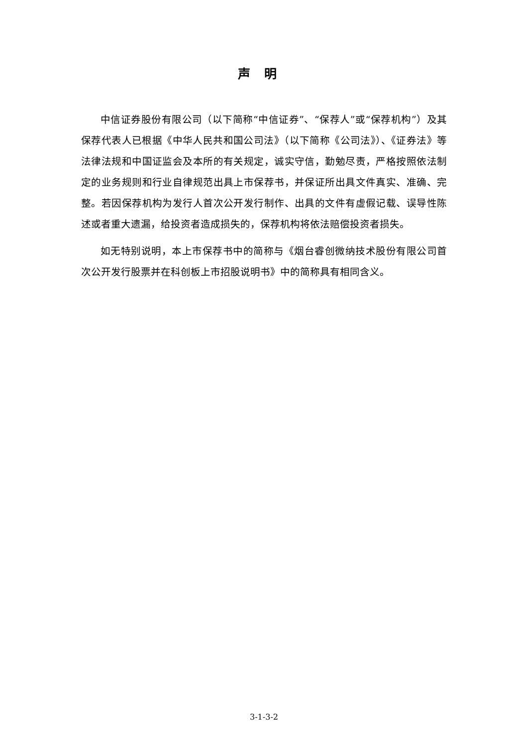声明
中信证券股份有限公司（以下简称“中信证券”、“保荐人”或“保荐机构”）及其保荐代表人已根据《中华人民共和国公司法》（以下简称《公司法》）、《证券法》等法律法规和中国证监会及本所的有关规定，诚实守信，勤勉尽责，严格按照依法制定的业务规则和行业自律规范出具上市保荐书，并保证所出具文件真实、准确、完整。若因保荐机构为发行人首次公开发行制作、出具的文件有虚假记载、误导性陈述或者重大遗漏，给投资者造成损失的，保荐机构将依法赔偿投资者损失。
如无特别说明，本上市保荐书中的简称与《烟台睿创微纳技术股份有限公司首次公开发行股票并在科创板上市招股说明书》中的简称具有相同含义。
3-1-3-2